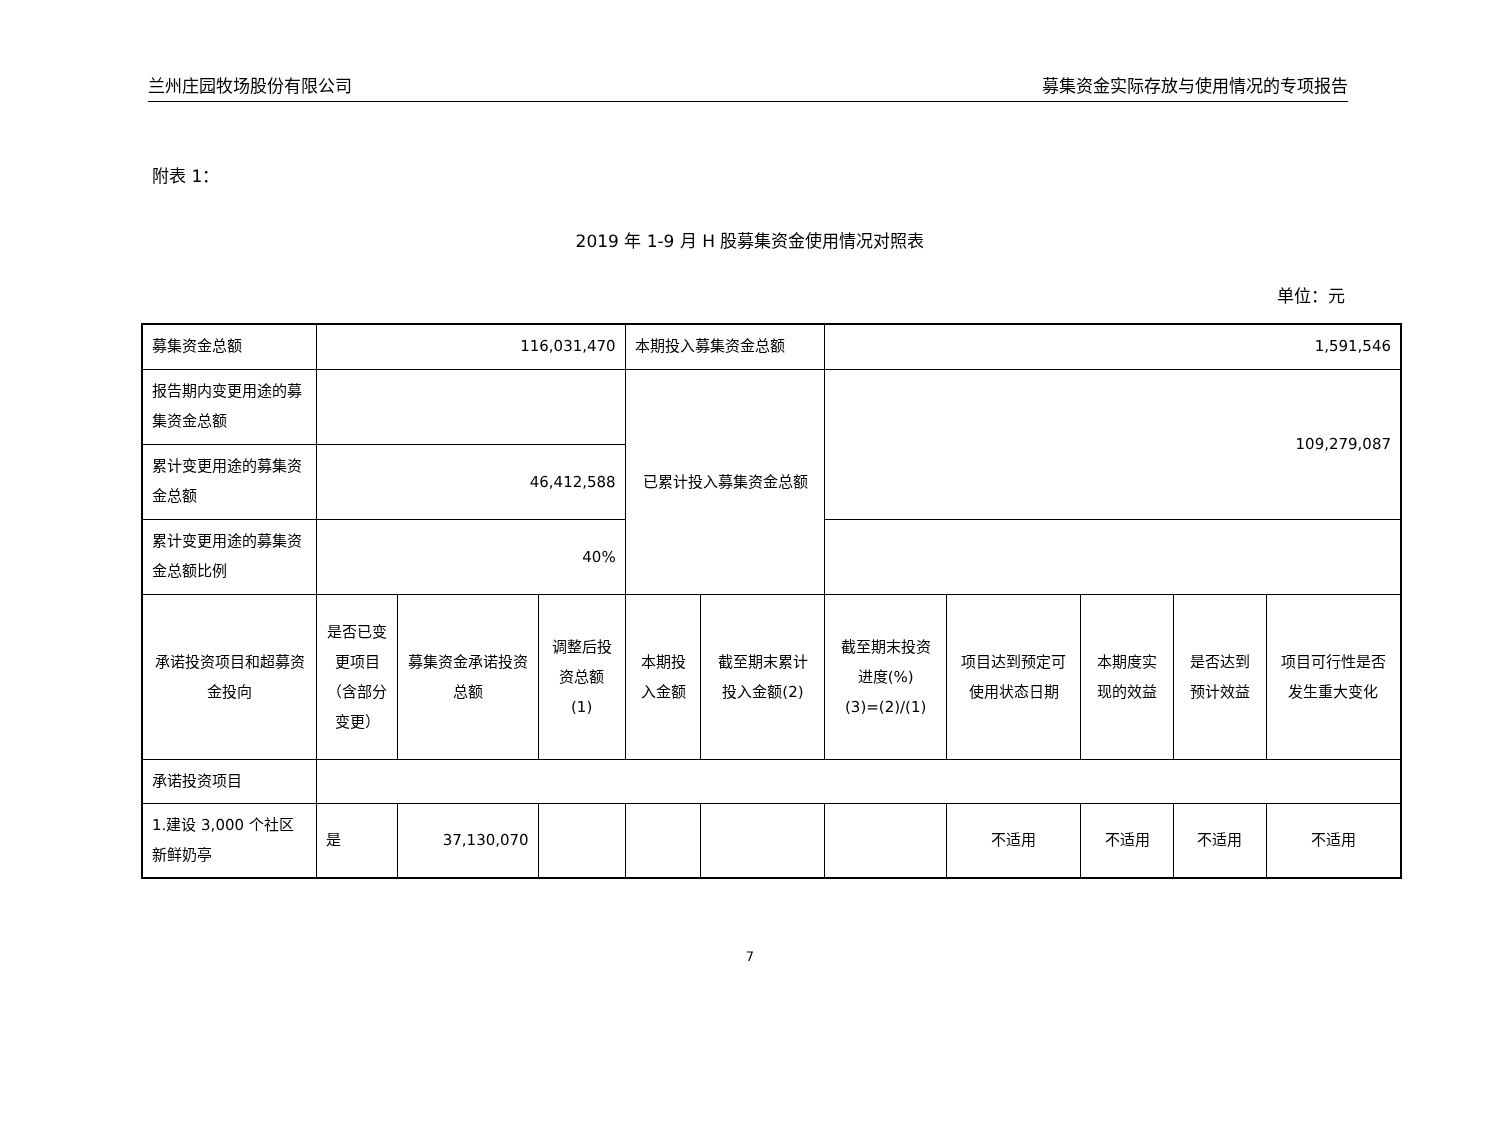兰州庄园牧场股份有限公司 募集资金实际存放与使用情况的专项报告
附表 1：
2019 年 1-9 月 H 股募集资金使用情况对照表
单位：元
| 募集资金总额 | 116,031,470 | | | 本期投入募集资金总额 | | 1,591,546 | | | | |
| 报告期内变更用途的募集资金总额 | | | | 已累计投入募集资金总额 | | 109,279,087 | | | | |
| 累计变更用途的募集资金总额 | 46,412,588 | | | | | | | | | |
| 累计变更用途的募集资金总额比例 | 40% | | | | | | | | | |
| 承诺投资项目和超募资金投向 | 是否已变更项目（含部分变更） | 募集资金承诺投资总额 | 调整后投资总额 (1) | 本期投入金额 | 截至期末累计投入金额(2) | 截至期末投资进度(%) (3)=(2)/(1) | 项目达到预定可使用状态日期 | 本期度实现的效益 | 是否达到预计效益 | 项目可行性是否发生重大变化 |
| 承诺投资项目 | | | | | | | | | | |
| 1.建设 3,000 个社区新鲜奶亭 | 是 | 37,130,070 | | | | | 不适用 | 不适用 | 不适用 | 不适用 |
7